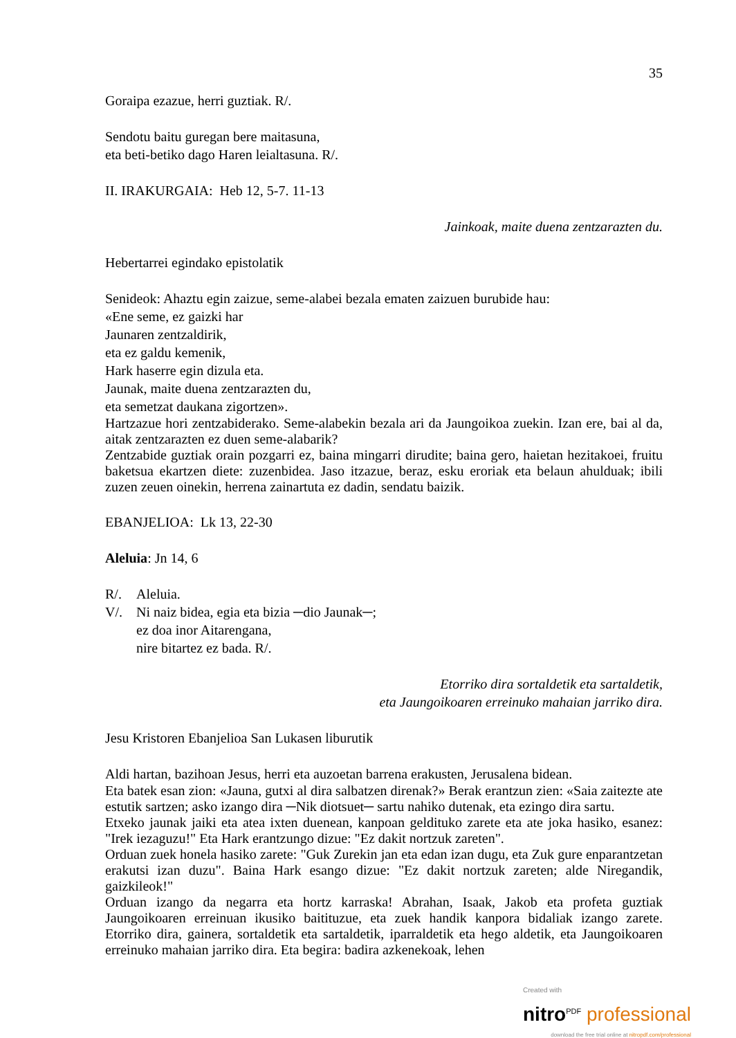35
Goraipa ezazue, herri guztiak. R/.
Sendotu baitu guregan bere maitasuna,
eta beti-betiko dago Haren leialtasuna. R/.
II. IRAKURGAIA: Heb 12, 5-7. 11-13
Jainkoak, maite duena zentzarazten du.
Hebertarrei egindako epistolatik
Senideok: Ahaztu egin zaizue, seme-alabei bezala ematen zaizuen burubide hau:
«Ene seme, ez gaizki har
Jaunaren zentzaldirik,
eta ez galdu kemenik,
Hark haserre egin dizula eta.
Jaunak, maite duena zentzarazten du,
eta semetzat daukana zigortzen».
Hartzazue hori zentzabiderako. Seme-alabekin bezala ari da Jaungoikoa zuekin. Izan ere, bai al da, aitak zentzarazten ez duen seme-alabarik?
Zentzabide guztiak orain pozgarri ez, baina mingarri dirudite; baina gero, haietan hezitakoei, fruitu baketsua ekartzen diete: zuzenbidea. Jaso itzazue, beraz, esku eroriak eta belaun ahulduak; ibili zuzen zeuen oinekin, herrena zainartuta ez dadin, sendatu baizik.
EBANJELIOA: Lk 13, 22-30
Aleluia: Jn 14, 6
R/. Aleluia.
V/. Ni naiz bidea, egia eta bizia ─dio Jaunak─;
ez doa inor Aitarengana,
nire bitartez ez bada. R/.
Etorriko dira sortaldetik eta sartaldetik,
eta Jaungoikoaren erreinuko mahaian jarriko dira.
Jesu Kristoren Ebanjelioa San Lukasen liburutik
Aldi hartan, bazihoan Jesus, herri eta auzoetan barrena erakusten, Jerusalena bidean.
Eta batek esan zion: «Jauna, gutxi al dira salbatzen direnak?» Berak erantzun zien: «Saia zaitezte ate estutik sartzen; asko izango dira ─Nik diotsuet─ sartu nahiko dutenak, eta ezingo dira sartu.
Etxeko jaunak jaiki eta atea ixten duenean, kanpoan geldituko zarete eta ate joka hasiko, esanez: "Irek iezaguzu!" Eta Hark erantzungo dizue: "Ez dakit nortzuk zareten".
Orduan zuek honela hasiko zarete: "Guk Zurekin jan eta edan izan dugu, eta Zuk gure enparantzetan erakutsi izan duzu". Baina Hark esango dizue: "Ez dakit nortzuk zareten; alde Niregandik, gaizkileok!"
Orduan izango da negarra eta hortz karraska! Abrahan, Isaak, Jakob eta profeta guztiak Jaungoikoaren erreinuan ikusiko baitituzue, eta zuek handik kanpora bidaliak izango zarete. Etorriko dira, gainera, sortaldetik eta sartaldetik, iparraldetik eta hego aldetik, eta Jaungoikoaren erreinuko mahaian jarriko dira. Eta begira: badira azkenekoak, lehen
Created with
nitro<sup>PDF</sup> professional
download the free trial online at nitropdf.com/professional